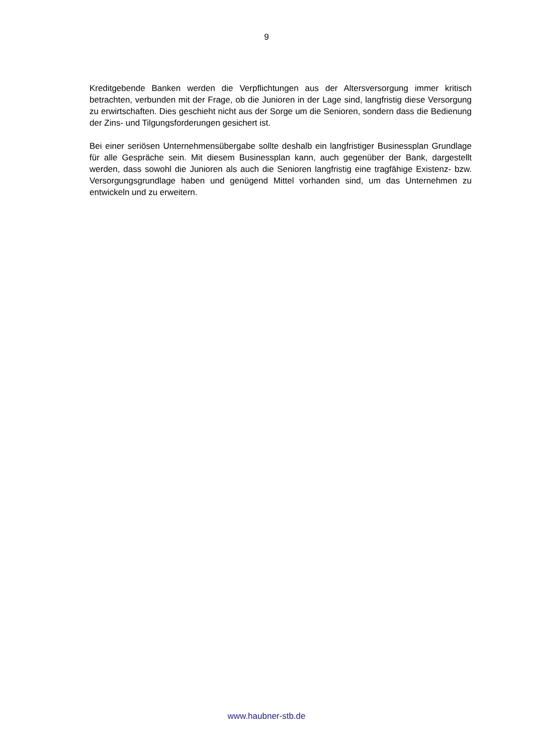9
Kreditgebende Banken werden die Verpflichtungen aus der Altersversorgung immer kritisch betrachten, verbunden mit der Frage, ob die Junioren in der Lage sind, langfristig diese Versorgung zu erwirtschaften. Dies geschieht nicht aus der Sorge um die Senioren, sondern dass die Bedienung der Zins- und Tilgungsforderungen gesichert ist.
Bei einer seriösen Unternehmensübergabe sollte deshalb ein langfristiger Businessplan Grundlage für alle Gespräche sein. Mit diesem Businessplan kann, auch gegenüber der Bank, dargestellt werden, dass sowohl die Junioren als auch die Senioren langfristig eine tragfähige Existenz- bzw. Versorgungsgrundlage haben und genügend Mittel vorhanden sind, um das Unternehmen zu entwickeln und zu erweitern.
www.haubner-stb.de